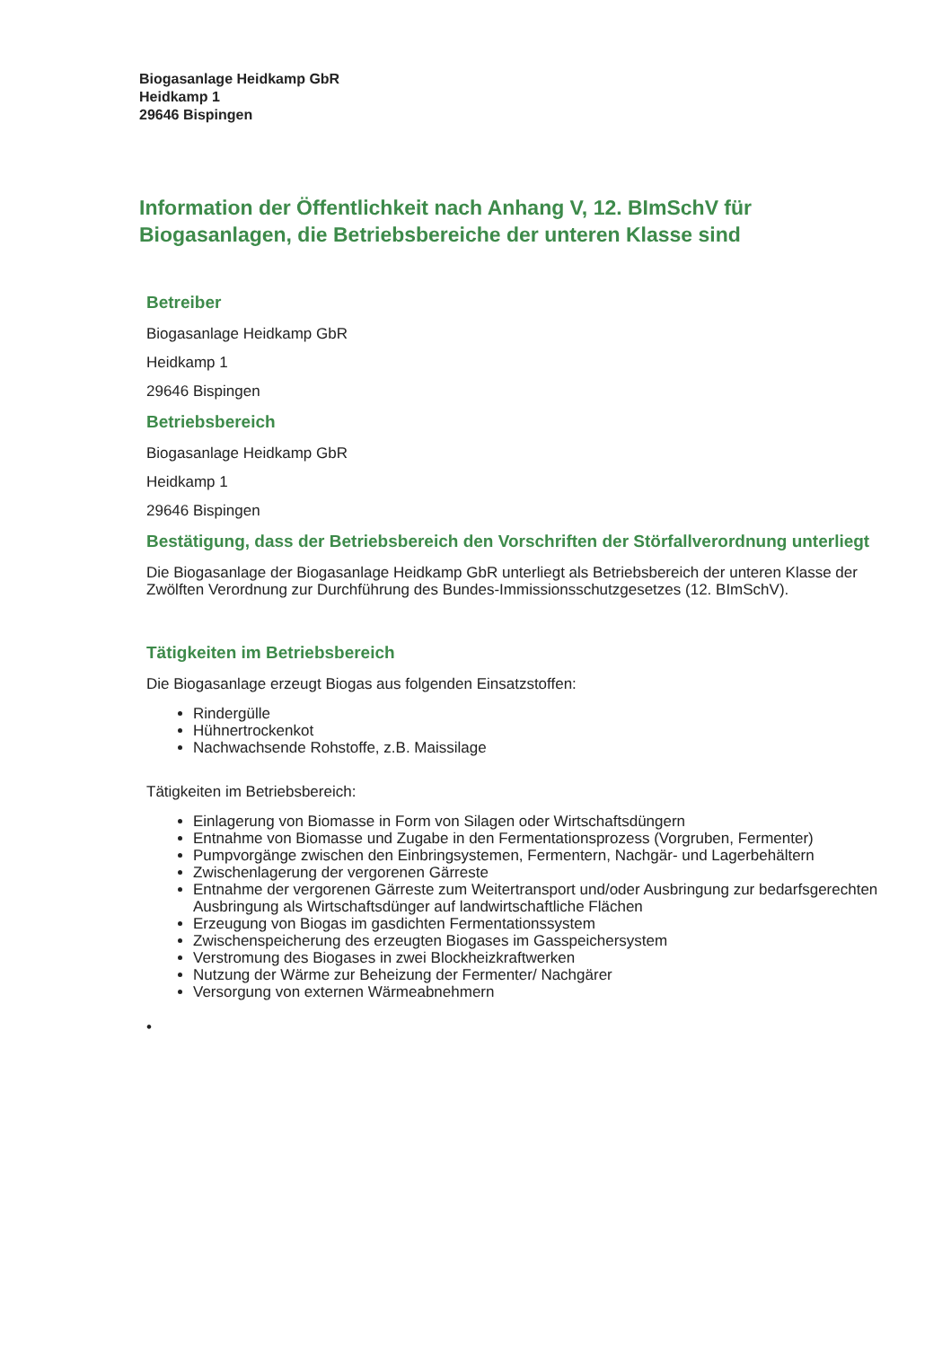Biogasanlage Heidkamp GbR
Heidkamp 1
29646 Bispingen
Information der Öffentlichkeit nach Anhang V, 12. BImSchV für Biogasanlagen, die Betriebsbereiche der unteren Klasse sind
Betreiber
Biogasanlage Heidkamp GbR
Heidkamp 1
29646 Bispingen
Betriebsbereich
Biogasanlage Heidkamp GbR
Heidkamp 1
29646 Bispingen
Bestätigung, dass der Betriebsbereich den Vorschriften der Störfallverordnung unterliegt
Die Biogasanlage der Biogasanlage Heidkamp GbR unterliegt als Betriebsbereich der unteren Klasse der Zwölften Verordnung zur Durchführung des Bundes-Immissionsschutzgesetzes (12. BImSchV).
Tätigkeiten im Betriebsbereich
Die Biogasanlage erzeugt Biogas aus folgenden Einsatzstoffen:
Rindergülle
Hühnertrockenkot
Nachwachsende Rohstoffe, z.B. Maissilage
Tätigkeiten im Betriebsbereich:
Einlagerung von Biomasse in Form von Silagen oder Wirtschaftsdüngern
Entnahme von Biomasse und Zugabe in den Fermentationsprozess (Vorgruben, Fermenter)
Pumpvorgänge zwischen den Einbringsystemen, Fermentern, Nachgär- und Lagerbehältern
Zwischenlagerung der vergorenen Gärreste
Entnahme der vergorenen Gärreste zum Weitertransport und/oder Ausbringung zur bedarfsgerechten Ausbringung als Wirtschaftsdünger auf landwirtschaftliche Flächen
Erzeugung von Biogas im gasdichten Fermentationssystem
Zwischenspeicherung des erzeugten Biogases im Gasspeichersystem
Verstromung des Biogases in zwei Blockheizkraftwerken
Nutzung der Wärme zur Beheizung der Fermenter/ Nachgärer
Versorgung von externen Wärmeabnehmern
•